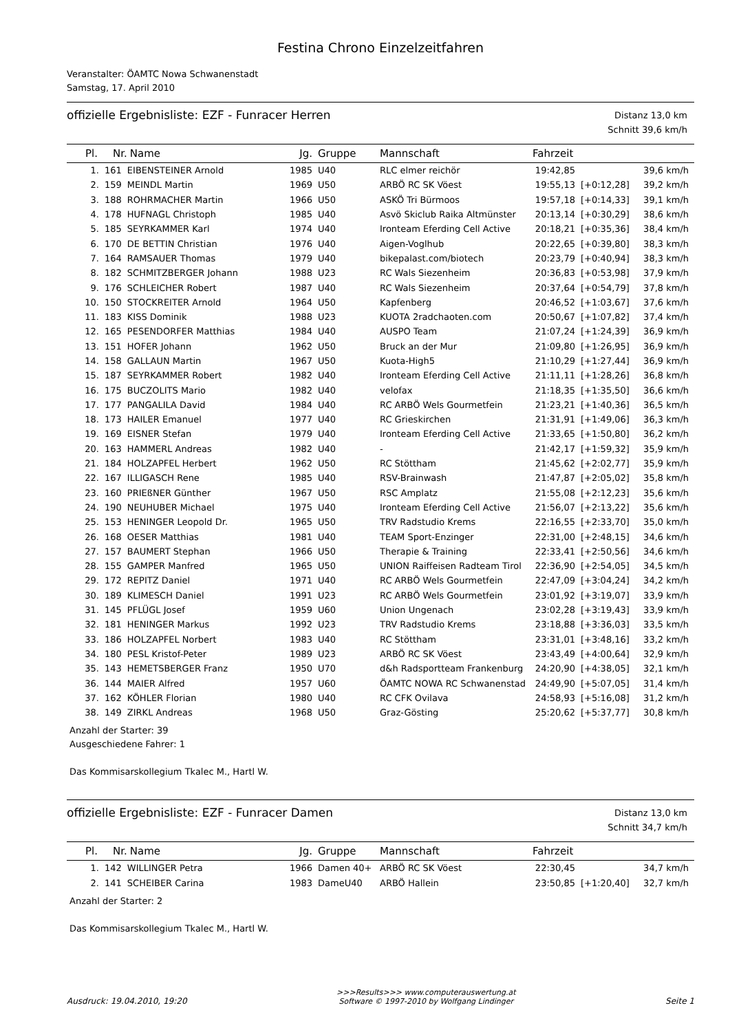Festina Chrono Einzelzeitfahren
Veranstalter: ÖAMTC Nowa Schwanenstadt
Samstag, 17. April 2010
offizielle Ergebnisliste: EZF - Funracer Herren
Distanz 13,0 km
Schnitt 39,6 km/h
| Pl. | Nr. | Name | Jg. | Gruppe | Mannschaft | Fahrzeit | | |
| --- | --- | --- | --- | --- | --- | --- | --- | --- |
| 1. | 161 | EIBENSTEINER Arnold | 1985 | U40 | RLC elmer reichör | 19:42,85 | | 39,6 km/h |
| 2. | 159 | MEINDL Martin | 1969 | U50 | ARBÖ RC SK Vöest | 19:55,13 | [+0:12,28] | 39,2 km/h |
| 3. | 188 | ROHRMACHER Martin | 1966 | U50 | ASKÖ Tri Bürmoos | 19:57,18 | [+0:14,33] | 39,1 km/h |
| 4. | 178 | HUFNAGL Christoph | 1985 | U40 | Asvö Skiclub Raika Altmünster | 20:13,14 | [+0:30,29] | 38,6 km/h |
| 5. | 185 | SEYRKAMMER Karl | 1974 | U40 | Ironteam Eferding Cell Active | 20:18,21 | [+0:35,36] | 38,4 km/h |
| 6. | 170 | DE BETTIN Christian | 1976 | U40 | Aigen-Voglhub | 20:22,65 | [+0:39,80] | 38,3 km/h |
| 7. | 164 | RAMSAUER Thomas | 1979 | U40 | bikepalast.com/biotech | 20:23,79 | [+0:40,94] | 38,3 km/h |
| 8. | 182 | SCHMITZBERGER Johann | 1988 | U23 | RC Wals Siezenheim | 20:36,83 | [+0:53,98] | 37,9 km/h |
| 9. | 176 | SCHLEICHER Robert | 1987 | U40 | RC Wals Siezenheim | 20:37,64 | [+0:54,79] | 37,8 km/h |
| 10. | 150 | STOCKREITER Arnold | 1964 | U50 | Kapfenberg | 20:46,52 | [+1:03,67] | 37,6 km/h |
| 11. | 183 | KISS Dominik | 1988 | U23 | KUOTA 2radchaoten.com | 20:50,67 | [+1:07,82] | 37,4 km/h |
| 12. | 165 | PESENDORFER Matthias | 1984 | U40 | AUSPO Team | 21:07,24 | [+1:24,39] | 36,9 km/h |
| 13. | 151 | HOFER Johann | 1962 | U50 | Bruck an der Mur | 21:09,80 | [+1:26,95] | 36,9 km/h |
| 14. | 158 | GALLAUN Martin | 1967 | U50 | Kuota-High5 | 21:10,29 | [+1:27,44] | 36,9 km/h |
| 15. | 187 | SEYRKAMMER Robert | 1982 | U40 | Ironteam Eferding Cell Active | 21:11,11 | [+1:28,26] | 36,8 km/h |
| 16. | 175 | BUCZOLITS Mario | 1982 | U40 | velofax | 21:18,35 | [+1:35,50] | 36,6 km/h |
| 17. | 177 | PANGALILA David | 1984 | U40 | RC ARBÖ Wels Gourmetfein | 21:23,21 | [+1:40,36] | 36,5 km/h |
| 18. | 173 | HAILER Emanuel | 1977 | U40 | RC Grieskirchen | 21:31,91 | [+1:49,06] | 36,3 km/h |
| 19. | 169 | EISNER Stefan | 1979 | U40 | Ironteam Eferding Cell Active | 21:33,65 | [+1:50,80] | 36,2 km/h |
| 20. | 163 | HAMMERL Andreas | 1982 | U40 | - | 21:42,17 | [+1:59,32] | 35,9 km/h |
| 21. | 184 | HOLZAPFEL Herbert | 1962 | U50 | RC Stöttham | 21:45,62 | [+2:02,77] | 35,9 km/h |
| 22. | 167 | ILLIGASCH Rene | 1985 | U40 | RSV-Brainwash | 21:47,87 | [+2:05,02] | 35,8 km/h |
| 23. | 160 | PRIEßNER Günther | 1967 | U50 | RSC Amplatz | 21:55,08 | [+2:12,23] | 35,6 km/h |
| 24. | 190 | NEUHUBER Michael | 1975 | U40 | Ironteam Eferding Cell Active | 21:56,07 | [+2:13,22] | 35,6 km/h |
| 25. | 153 | HENINGER Leopold Dr. | 1965 | U50 | TRV Radstudio Krems | 22:16,55 | [+2:33,70] | 35,0 km/h |
| 26. | 168 | OESER Matthias | 1981 | U40 | TEAM Sport-Enzinger | 22:31,00 | [+2:48,15] | 34,6 km/h |
| 27. | 157 | BAUMERT Stephan | 1966 | U50 | Therapie & Training | 22:33,41 | [+2:50,56] | 34,6 km/h |
| 28. | 155 | GAMPER Manfred | 1965 | U50 | UNION Raiffeisen Radteam Tirol | 22:36,90 | [+2:54,05] | 34,5 km/h |
| 29. | 172 | REPITZ Daniel | 1971 | U40 | RC ARBÖ Wels Gourmetfein | 22:47,09 | [+3:04,24] | 34,2 km/h |
| 30. | 189 | KLIMESCH Daniel | 1991 | U23 | RC ARBÖ Wels Gourmetfein | 23:01,92 | [+3:19,07] | 33,9 km/h |
| 31. | 145 | PFLÜGL Josef | 1959 | U60 | Union Ungenach | 23:02,28 | [+3:19,43] | 33,9 km/h |
| 32. | 181 | HENINGER Markus | 1992 | U23 | TRV Radstudio Krems | 23:18,88 | [+3:36,03] | 33,5 km/h |
| 33. | 186 | HOLZAPFEL Norbert | 1983 | U40 | RC Stöttham | 23:31,01 | [+3:48,16] | 33,2 km/h |
| 34. | 180 | PESL Kristof-Peter | 1989 | U23 | ARBÖ RC SK Vöest | 23:43,49 | [+4:00,64] | 32,9 km/h |
| 35. | 143 | HEMETSBERGER Franz | 1950 | U70 | d&h Radsportteam Frankenburg | 24:20,90 | [+4:38,05] | 32,1 km/h |
| 36. | 144 | MAIER Alfred | 1957 | U60 | ÖAMTC NOWA RC Schwanenstad | 24:49,90 | [+5:07,05] | 31,4 km/h |
| 37. | 162 | KÖHLER Florian | 1980 | U40 | RC CFK Ovilava | 24:58,93 | [+5:16,08] | 31,2 km/h |
| 38. | 149 | ZIRKL Andreas | 1968 | U50 | Graz-Gösting | 25:20,62 | [+5:37,77] | 30,8 km/h |
Anzahl der Starter: 39
Ausgeschiedene Fahrer: 1
Das Kommisarskollegium Tkalec M., Hartl W.
offizielle Ergebnisliste: EZF - Funracer Damen
Distanz 13,0 km
Schnitt 34,7 km/h
| Pl. | Nr. | Name | Jg. | Gruppe | Mannschaft | Fahrzeit | | |
| --- | --- | --- | --- | --- | --- | --- | --- | --- |
| 1. | 142 | WILLINGER Petra | 1966 | Damen 40+ | ARBÖ RC SK Vöest | 22:30,45 | | 34,7 km/h |
| 2. | 141 | SCHEIBER Carina | 1983 | DameU40 | ARBÖ Hallein | 23:50,85 | [+1:20,40] | 32,7 km/h |
Anzahl der Starter: 2
Das Kommisarskollegium Tkalec M., Hartl W.
Ausdruck: 19.04.2010, 19:20
>>>Results>>> www.computerauswertung.at
Software © 1997-2010 by Wolfgang Lindinger
Seite 1